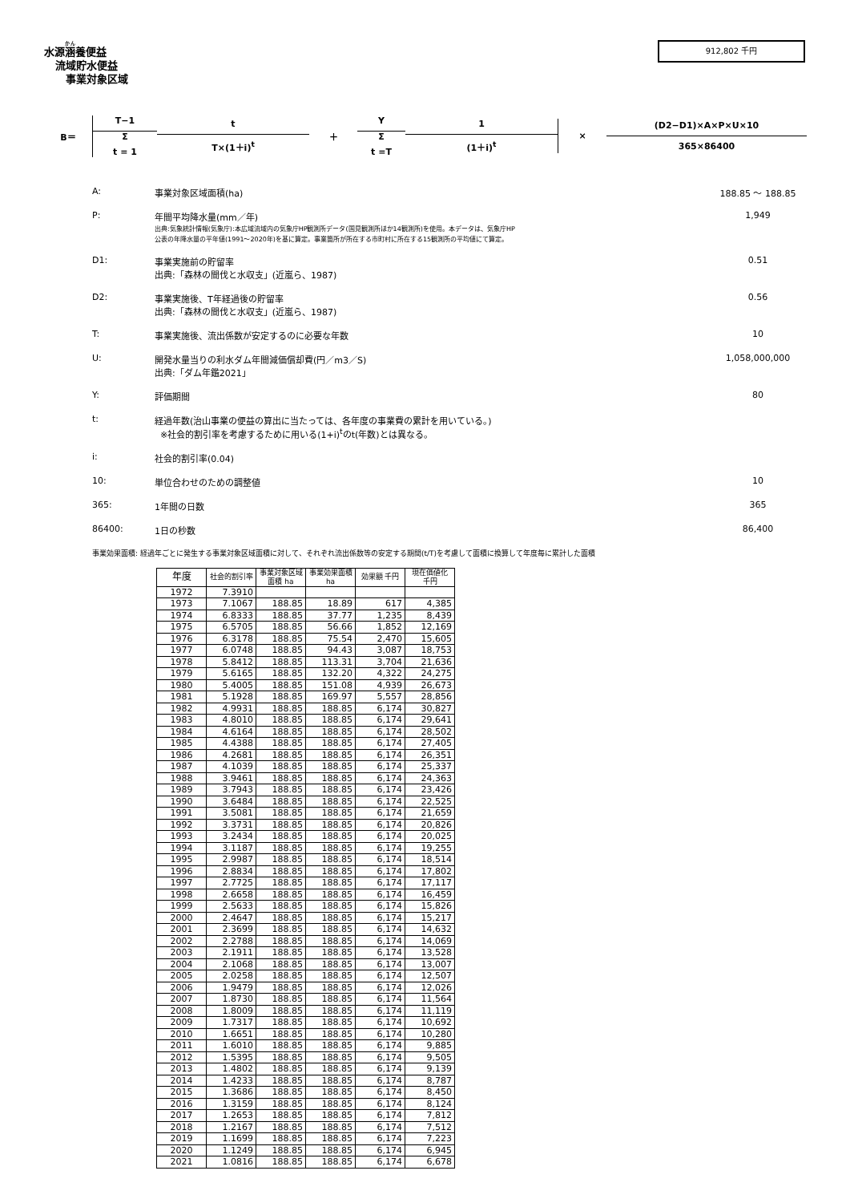水源涵養便益
流域貯水便益
事業対象区域
912,802 千円
B＝ T−1
Σ
t = 1
t
T×(1＋i)<sup>t</sup>
＋ Y
Σ
t =T
1
(1＋i)<sup>t</sup>
× (D2−D1)×A×P×U×10
365×86400
A: 事業対象区域面積(ha) 188.85 〜 188.85
P: 年間平均降水量(mm／年)
出典:気象統計情報(気象庁):本広域流域内の気象庁HP観測所データ(国見観測所ほか14観測所)を使用。本データは、気象庁HP
公表の年降水量の平年値(1991〜2020年)を基に算定。事業箇所が所在する市町村に所在する15観測所の平均値にて算定。
1,949
D1: 事業実施前の貯留率
出典:「森林の間伐と水収支」(近嵐ら、1987)
0.51
D2: 事業実施後、T年経過後の貯留率
出典:「森林の間伐と水収支」(近嵐ら、1987)
0.56
T: 事業実施後、流出係数が安定するのに必要な年数
10
U: 開発水量当りの利水ダム年間減価償却費(円／m3／S)
出典:「ダム年鑑2021」
1,058,000,000
Y: 評価期間 80
t: 経過年数(治山事業の便益の算出に当たっては、各年度の事業費の累計を用いている。)
※社会的割引率を考慮するために用いる(1+i)<sup>t</sup>のt(年数)とは異なる。
i: 社会的割引率(0.04)
10: 単位合わせのための調整値 10
365: 1年間の日数 365
86400: 1日の秒数 86,400
事業効果面積: 経過年ごとに発生する事業対象区域面積に対して、それぞれ流出係数等の安定する期間(t/T)を考慮して面積に換算して年度毎に累計した面積
| 年度 | 社会的割引率 | 事業対象区域面積 ha | 事業効果面積 ha | 効果額 千円 | 現在価値化 千円 |
| --- | --- | --- | --- | --- | --- |
| 1972 | 7.3910 | | | | |
| 1973 | 7.1067 | 188.85 | 18.89 | 617 | 4,385 |
| 1974 | 6.8333 | 188.85 | 37.77 | 1,235 | 8,439 |
| 1975 | 6.5705 | 188.85 | 56.66 | 1,852 | 12,169 |
| 1976 | 6.3178 | 188.85 | 75.54 | 2,470 | 15,605 |
| 1977 | 6.0748 | 188.85 | 94.43 | 3,087 | 18,753 |
| 1978 | 5.8412 | 188.85 | 113.31 | 3,704 | 21,636 |
| 1979 | 5.6165 | 188.85 | 132.20 | 4,322 | 24,275 |
| 1980 | 5.4005 | 188.85 | 151.08 | 4,939 | 26,673 |
| 1981 | 5.1928 | 188.85 | 169.97 | 5,557 | 28,856 |
| 1982 | 4.9931 | 188.85 | 188.85 | 6,174 | 30,827 |
| 1983 | 4.8010 | 188.85 | 188.85 | 6,174 | 29,641 |
| 1984 | 4.6164 | 188.85 | 188.85 | 6,174 | 28,502 |
| 1985 | 4.4388 | 188.85 | 188.85 | 6,174 | 27,405 |
| 1986 | 4.2681 | 188.85 | 188.85 | 6,174 | 26,351 |
| 1987 | 4.1039 | 188.85 | 188.85 | 6,174 | 25,337 |
| 1988 | 3.9461 | 188.85 | 188.85 | 6,174 | 24,363 |
| 1989 | 3.7943 | 188.85 | 188.85 | 6,174 | 23,426 |
| 1990 | 3.6484 | 188.85 | 188.85 | 6,174 | 22,525 |
| 1991 | 3.5081 | 188.85 | 188.85 | 6,174 | 21,659 |
| 1992 | 3.3731 | 188.85 | 188.85 | 6,174 | 20,826 |
| 1993 | 3.2434 | 188.85 | 188.85 | 6,174 | 20,025 |
| 1994 | 3.1187 | 188.85 | 188.85 | 6,174 | 19,255 |
| 1995 | 2.9987 | 188.85 | 188.85 | 6,174 | 18,514 |
| 1996 | 2.8834 | 188.85 | 188.85 | 6,174 | 17,802 |
| 1997 | 2.7725 | 188.85 | 188.85 | 6,174 | 17,117 |
| 1998 | 2.6658 | 188.85 | 188.85 | 6,174 | 16,459 |
| 1999 | 2.5633 | 188.85 | 188.85 | 6,174 | 15,826 |
| 2000 | 2.4647 | 188.85 | 188.85 | 6,174 | 15,217 |
| 2001 | 2.3699 | 188.85 | 188.85 | 6,174 | 14,632 |
| 2002 | 2.2788 | 188.85 | 188.85 | 6,174 | 14,069 |
| 2003 | 2.1911 | 188.85 | 188.85 | 6,174 | 13,528 |
| 2004 | 2.1068 | 188.85 | 188.85 | 6,174 | 13,007 |
| 2005 | 2.0258 | 188.85 | 188.85 | 6,174 | 12,507 |
| 2006 | 1.9479 | 188.85 | 188.85 | 6,174 | 12,026 |
| 2007 | 1.8730 | 188.85 | 188.85 | 6,174 | 11,564 |
| 2008 | 1.8009 | 188.85 | 188.85 | 6,174 | 11,119 |
| 2009 | 1.7317 | 188.85 | 188.85 | 6,174 | 10,692 |
| 2010 | 1.6651 | 188.85 | 188.85 | 6,174 | 10,280 |
| 2011 | 1.6010 | 188.85 | 188.85 | 6,174 | 9,885 |
| 2012 | 1.5395 | 188.85 | 188.85 | 6,174 | 9,505 |
| 2013 | 1.4802 | 188.85 | 188.85 | 6,174 | 9,139 |
| 2014 | 1.4233 | 188.85 | 188.85 | 6,174 | 8,787 |
| 2015 | 1.3686 | 188.85 | 188.85 | 6,174 | 8,450 |
| 2016 | 1.3159 | 188.85 | 188.85 | 6,174 | 8,124 |
| 2017 | 1.2653 | 188.85 | 188.85 | 6,174 | 7,812 |
| 2018 | 1.2167 | 188.85 | 188.85 | 6,174 | 7,512 |
| 2019 | 1.1699 | 188.85 | 188.85 | 6,174 | 7,223 |
| 2020 | 1.1249 | 188.85 | 188.85 | 6,174 | 6,945 |
| 2021 | 1.0816 | 188.85 | 188.85 | 6,174 | 6,678 |